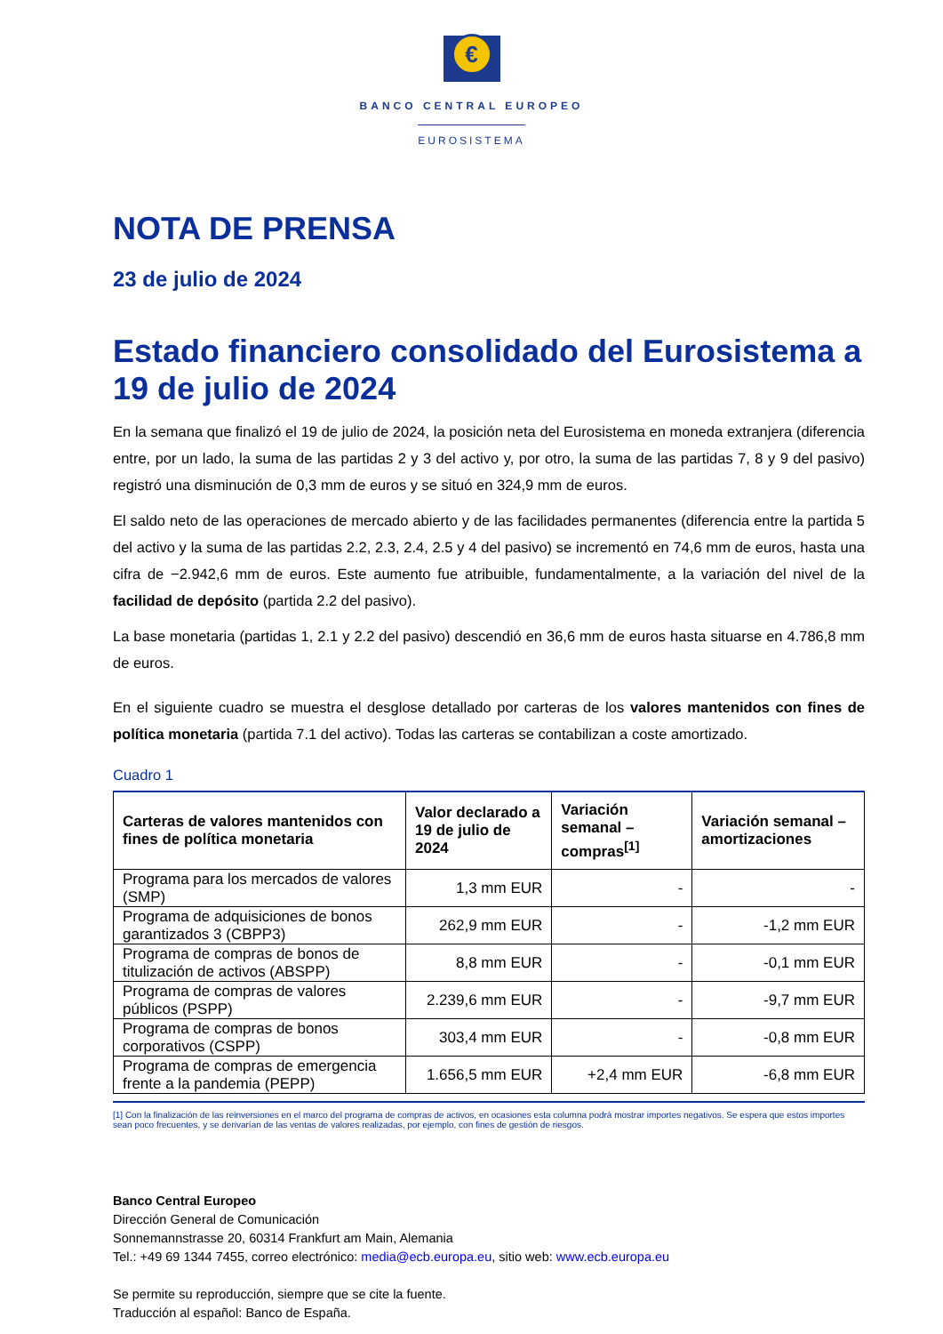€
BANCO CENTRAL EUROPEO
EUROSISTEMA
NOTA DE PRENSA
23 de julio de 2024
Estado financiero consolidado del Eurosistema a 19 de julio de 2024
En la semana que finalizó el 19 de julio de 2024, la posición neta del Eurosistema en moneda extranjera (diferencia entre, por un lado, la suma de las partidas 2 y 3 del activo y, por otro, la suma de las partidas 7, 8 y 9 del pasivo) registró una disminución de 0,3 mm de euros y se situó en 324,9 mm de euros.
El saldo neto de las operaciones de mercado abierto y de las facilidades permanentes (diferencia entre la partida 5 del activo y la suma de las partidas 2.2, 2.3, 2.4, 2.5 y 4 del pasivo) se incrementó en 74,6 mm de euros, hasta una cifra de −2.942,6 mm de euros. Este aumento fue atribuible, fundamentalmente, a la variación del nivel de la facilidad de depósito (partida 2.2 del pasivo).
La base monetaria (partidas 1, 2.1 y 2.2 del pasivo) descendió en 36,6 mm de euros hasta situarse en 4.786,8 mm de euros.
En el siguiente cuadro se muestra el desglose detallado por carteras de los valores mantenidos con fines de política monetaria (partida 7.1 del activo). Todas las carteras se contabilizan a coste amortizado.
Cuadro 1
| Carteras de valores mantenidos con fines de política monetaria | Valor declarado a 19 de julio de 2024 | Variación semanal – compras<sup>[1]</sup> | Variación semanal – amortizaciones |
| --- | --- | --- | --- |
| Programa para los mercados de valores (SMP) | 1,3 mm EUR | - | - |
| Programa de adquisiciones de bonos garantizados 3 (CBPP3) | 262,9 mm EUR | - | -1,2 mm EUR |
| Programa de compras de bonos de titulización de activos (ABSPP) | 8,8 mm EUR | - | -0,1 mm EUR |
| Programa de compras de valores públicos (PSPP) | 2.239,6 mm EUR | - | -9,7 mm EUR |
| Programa de compras de bonos corporativos (CSPP) | 303,4 mm EUR | - | -0,8 mm EUR |
| Programa de compras de emergencia frente a la pandemia (PEPP) | 1.656,5 mm EUR | +2,4 mm EUR | -6,8 mm EUR |
[1] Con la finalización de las reinversiones en el marco del programa de compras de activos, en ocasiones esta columna podrá mostrar importes negativos. Se espera que estos importes sean poco frecuentes, y se derivarían de las ventas de valores realizadas, por ejemplo, con fines de gestión de riesgos.
Banco Central Europeo
Dirección General de Comunicación
Sonnemannstrasse 20, 60314 Frankfurt am Main, Alemania
Tel.: +49 69 1344 7455, correo electrónico: media@ecb.europa.eu, sitio web: www.ecb.europa.eu
Se permite su reproducción, siempre que se cite la fuente.
Traducción al español: Banco de España.